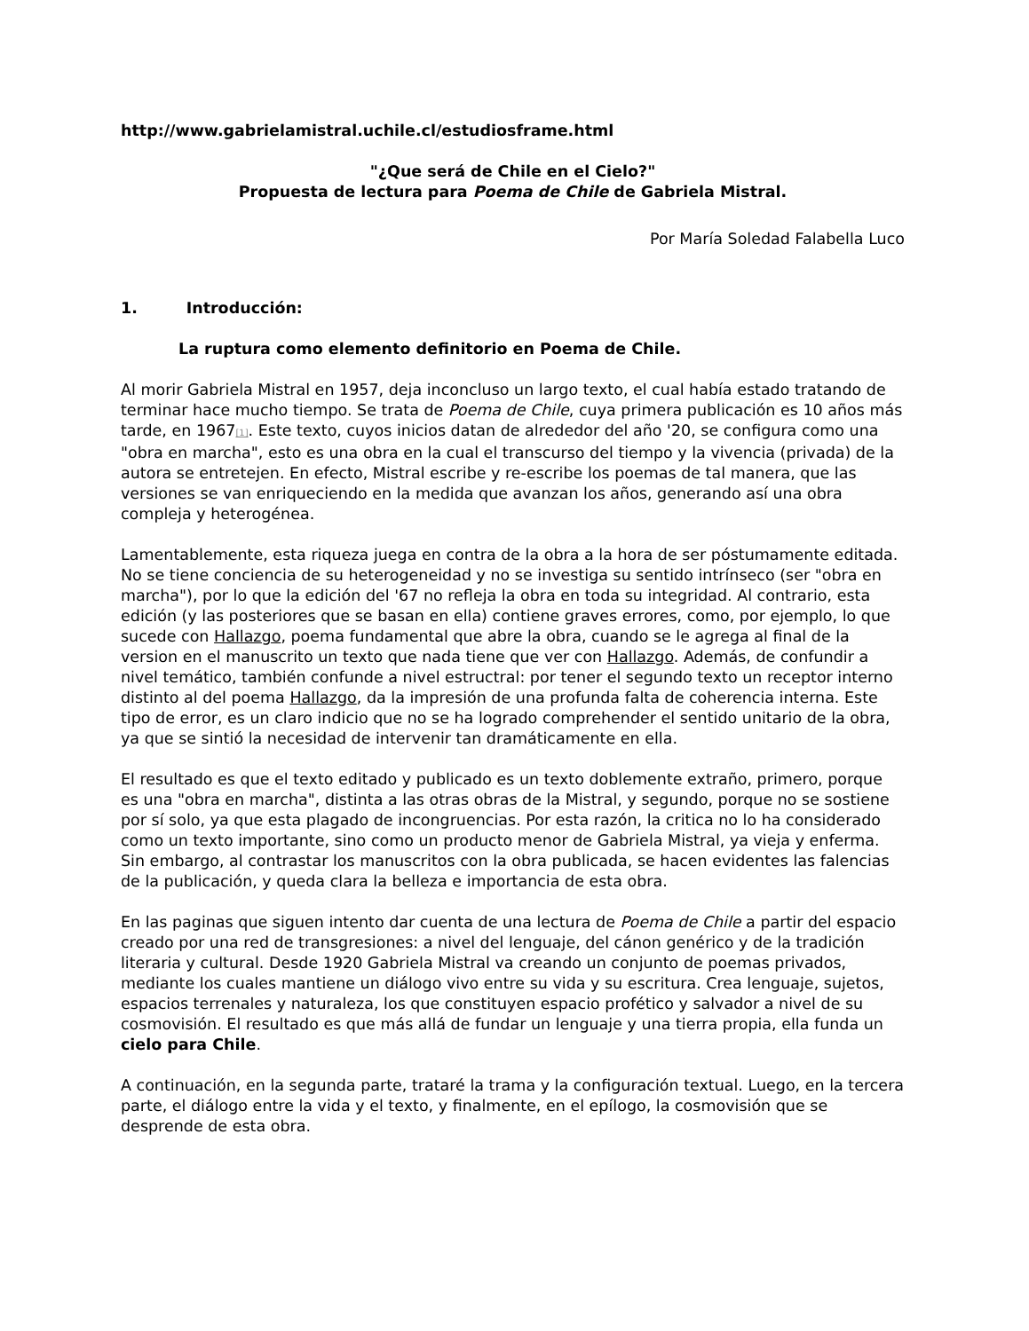http://www.gabrielamistral.uchile.cl/estudiosframe.html
"¿Que será de Chile en el Cielo?"
Propuesta de lectura para Poema de Chile de Gabriela Mistral.
Por María Soledad Falabella Luco
1. Introducción:
La ruptura como elemento definitorio en Poema de Chile.
Al morir Gabriela Mistral en 1957, deja inconcluso un largo texto, el cual había estado tratando de terminar hace mucho tiempo. Se trata de Poema de Chile, cuya primera publicación es 10 años más tarde, en 1967<sup>[1]</sup>. Este texto, cuyos inicios datan de alrededor del año '20, se configura como una "obra en marcha", esto es una obra en la cual el transcurso del tiempo y la vivencia (privada) de la autora se entretejen. En efecto, Mistral escribe y re-escribe los poemas de tal manera, que las versiones se van enriqueciendo en la medida que avanzan los años, generando así una obra compleja y heterogénea.
Lamentablemente, esta riqueza juega en contra de la obra a la hora de ser póstumamente editada. No se tiene conciencia de su heterogeneidad y no se investiga su sentido intrínseco (ser "obra en marcha"), por lo que la edición del '67 no refleja la obra en toda su integridad. Al contrario, esta edición (y las posteriores que se basan en ella) contiene graves errores, como, por ejemplo, lo que sucede con Hallazgo, poema fundamental que abre la obra, cuando se le agrega al final de la version en el manuscrito un texto que nada tiene que ver con Hallazgo. Además, de confundir a nivel temático, también confunde a nivel estructral: por tener el segundo texto un receptor interno distinto al del poema Hallazgo, da la impresión de una profunda falta de coherencia interna. Este tipo de error, es un claro indicio que no se ha logrado comprehender el sentido unitario de la obra, ya que se sintió la necesidad de intervenir tan dramáticamente en ella.
El resultado es que el texto editado y publicado es un texto doblemente extraño, primero, porque es una "obra en marcha", distinta a las otras obras de la Mistral, y segundo, porque no se sostiene por sí solo, ya que esta plagado de incongruencias. Por esta razón, la critica no lo ha considerado como un texto importante, sino como un producto menor de Gabriela Mistral, ya vieja y enferma. Sin embargo, al contrastar los manuscritos con la obra publicada, se hacen evidentes las falencias de la publicación, y queda clara la belleza e importancia de esta obra.
En las paginas que siguen intento dar cuenta de una lectura de Poema de Chile a partir del espacio creado por una red de transgresiones: a nivel del lenguaje, del cánon genérico y de la tradición literaria y cultural. Desde 1920 Gabriela Mistral va creando un conjunto de poemas privados, mediante los cuales mantiene un diálogo vivo entre su vida y su escritura. Crea lenguaje, sujetos, espacios terrenales y naturaleza, los que constituyen espacio profético y salvador a nivel de su cosmovisión. El resultado es que más allá de fundar un lenguaje y una tierra propia, ella funda un cielo para Chile.
A continuación, en la segunda parte, trataré la trama y la configuración textual. Luego, en la tercera parte, el diálogo entre la vida y el texto, y finalmente, en el epílogo, la cosmovisión que se desprende de esta obra.